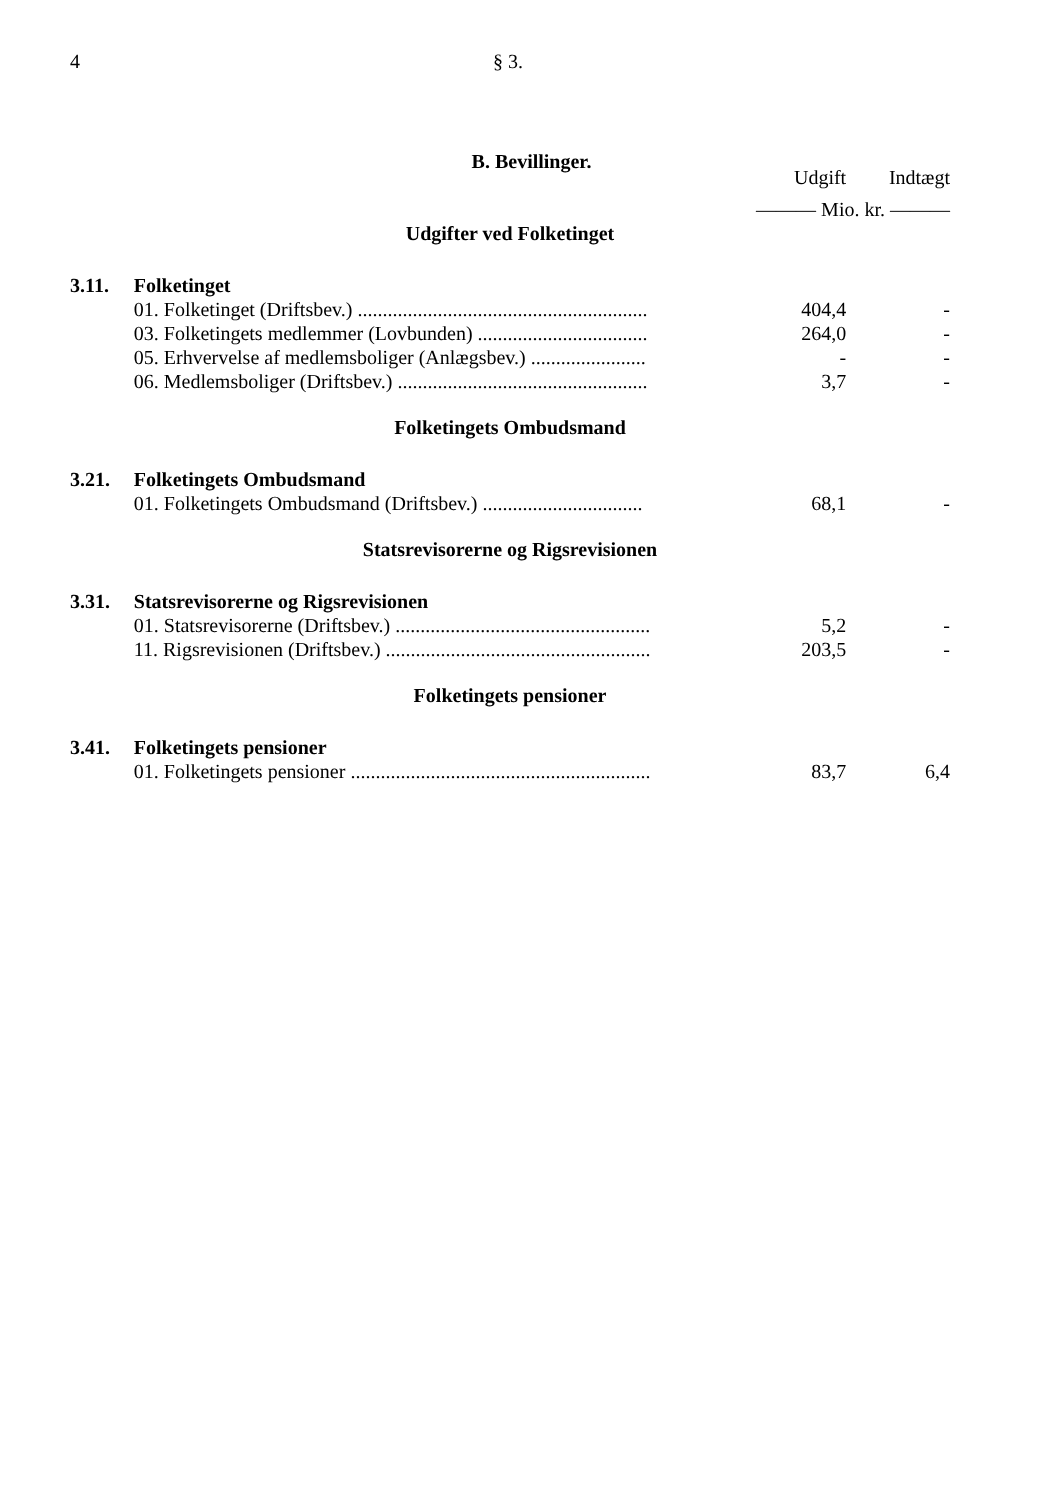4 § 3.
B. Bevillinger.
| | | Udgift | Indtægt |
| --- | --- | --- | --- |
| | | ——— Mio. kr. ——— | |
| Udgifter ved Folketinget | | | |
| 3.11. | Folketinget | | |
| | 01. Folketinget (Driftsbev.) .......................................................... | 404,4 | - |
| | 03. Folketingets medlemmer (Lovbunden) .................................. | 264,0 | - |
| | 05. Erhvervelse af medlemsboliger (Anlægsbev.) ....................... | - | - |
| | 06. Medlemsboliger (Driftsbev.) .................................................. | 3,7 | - |
| Folketingets Ombudsmand | | | |
| 3.21. | Folketingets Ombudsmand | | |
| | 01. Folketingets Ombudsmand (Driftsbev.) ................................ | 68,1 | - |
| Statsrevisorerne og Rigsrevisionen | | | |
| 3.31. | Statsrevisorerne og Rigsrevisionen | | |
| | 01. Statsrevisorerne (Driftsbev.) ................................................... | 5,2 | - |
| | 11. Rigsrevisionen (Driftsbev.) ..................................................... | 203,5 | - |
| Folketingets pensioner | | | |
| 3.41. | Folketingets pensioner | | |
| | 01. Folketingets pensioner ............................................................ | 83,7 | 6,4 |